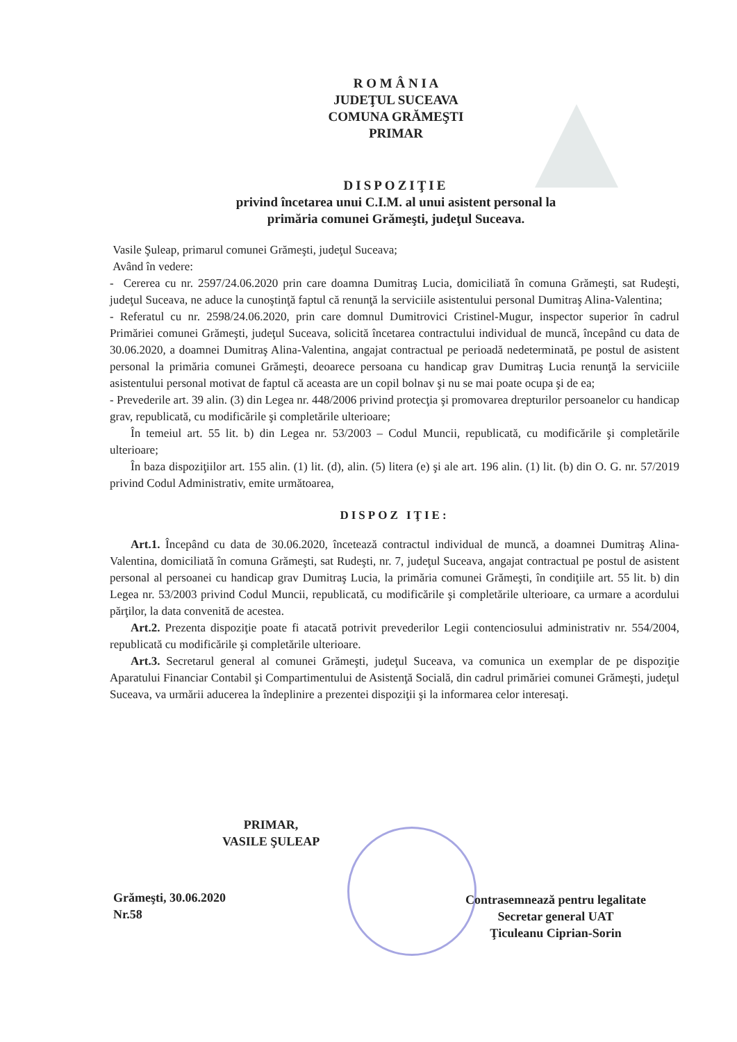R O M Â N I A
JUDEŢUL SUCEAVA
COMUNA GRĂMEŞTI
PRIMAR
DISPOZIŢIE
privind încetarea unui C.I.M. al unui asistent personal la
primăria comunei Grămeşti, judeţul Suceava.
Vasile Şuleap, primarul comunei Grămeşti, judeţul Suceava;
Având în vedere:
- Cererea cu nr. 2597/24.06.2020 prin care doamna Dumitraş Lucia, domiciliată în comuna Grămeşti, sat Rudeşti, judeţul Suceava, ne aduce la cunoştinţă faptul că renunţă la serviciile asistentului personal Dumitraş Alina-Valentina;
- Referatul cu nr. 2598/24.06.2020, prin care domnul Dumitrovici Cristinel-Mugur, inspector superior în cadrul Primăriei comunei Grămeşti, judeţul Suceava, solicită încetarea contractului individual de muncă, începând cu data de 30.06.2020, a doamnei Dumitraş Alina-Valentina, angajat contractual pe perioadă nedeterminată, pe postul de asistent personal la primăria comunei Grămeşti, deoarece persoana cu handicap grav Dumitraş Lucia renunţă la serviciile asistentului personal motivat de faptul că aceasta are un copil bolnav şi nu se mai poate ocupa şi de ea;
- Prevederile art. 39 alin. (3) din Legea nr. 448/2006 privind protecţia şi promovarea drepturilor persoanelor cu handicap grav, republicată, cu modificările şi completările ulterioare;
În temeiul art. 55 lit. b) din Legea nr. 53/2003 – Codul Muncii, republicată, cu modificările şi completările ulterioare;
În baza dispoziţiilor art. 155 alin. (1) lit. (d), alin. (5) litera (e) şi ale art. 196 alin. (1) lit. (b) din O. G. nr. 57/2019 privind Codul Administrativ, emite următoarea,
DISPOZ IŢIE:
Art.1. Începând cu data de 30.06.2020, încetează contractul individual de muncă, a doamnei Dumitraş Alina-Valentina, domiciliată în comuna Grămeşti, sat Rudeşti, nr. 7, judeţul Suceava, angajat contractual pe postul de asistent personal al persoanei cu handicap grav Dumitraş Lucia, la primăria comunei Grămeşti, în condiţiile art. 55 lit. b) din Legea nr. 53/2003 privind Codul Muncii, republicată, cu modificările şi completările ulterioare, ca urmare a acordului părţilor, la data convenită de acestea.
Art.2. Prezenta dispoziţie poate fi atacată potrivit prevederilor Legii contenciosului administrativ nr. 554/2004, republicată cu modificările şi completările ulterioare.
Art.3. Secretarul general al comunei Grămeşti, judeţul Suceava, va comunica un exemplar de pe dispoziţie Aparatului Financiar Contabil şi Compartimentului de Asistenţă Socială, din cadrul primăriei comunei Grămeşti, judeţul Suceava, va urmării aducerea la îndeplinire a prezentei dispoziţii şi la informarea celor interesaţi.
PRIMAR,
VASILE ŞULEAP
Grămeşti, 30.06.2020
Nr.58
Contrasemnează pentru legalitate
Secretar general UAT
Ţiculeanu Ciprian-Sorin